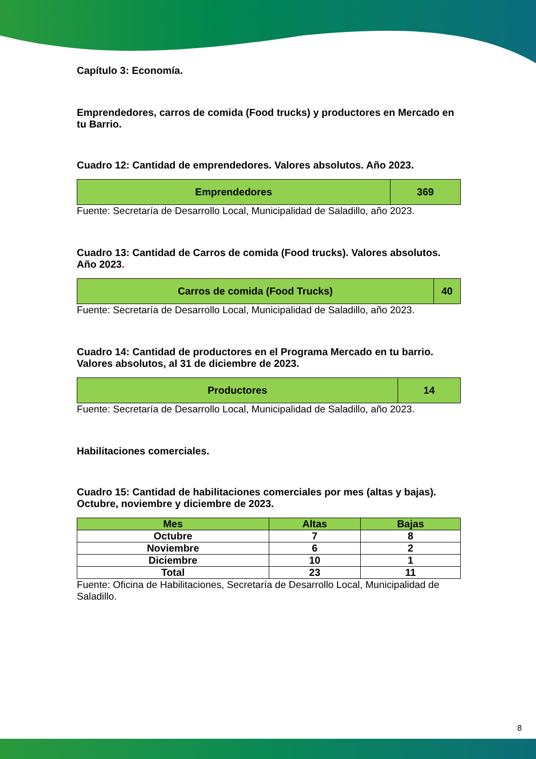Capítulo 3: Economía.
Emprendedores, carros de comida (Food trucks) y productores en Mercado en tu Barrio.
Cuadro 12: Cantidad de emprendedores. Valores absolutos. Año 2023.
| Emprendedores | 369 |
Fuente: Secretaría de Desarrollo Local, Municipalidad de Saladillo, año 2023.
Cuadro 13: Cantidad de Carros de comida (Food trucks). Valores absolutos. Año 2023.
| Carros de comida (Food Trucks) | 40 |
Fuente: Secretaría de Desarrollo Local, Municipalidad de Saladillo, año 2023.
Cuadro 14: Cantidad de productores en el Programa Mercado en tu barrio. Valores absolutos, al 31 de diciembre de 2023.
| Productores | 14 |
Fuente: Secretaría de Desarrollo Local, Municipalidad de Saladillo, año 2023.
Habilitaciones comerciales.
Cuadro 15: Cantidad de habilitaciones comerciales por mes (altas y bajas). Octubre, noviembre y diciembre de 2023.
| Mes | Altas | Bajas |
| --- | --- | --- |
| Octubre | 7 | 8 |
| Noviembre | 6 | 2 |
| Diciembre | 10 | 1 |
| Total | 23 | 11 |
Fuente: Oficina de Habilitaciones, Secretaría de Desarrollo Local, Municipalidad de Saladillo.
8